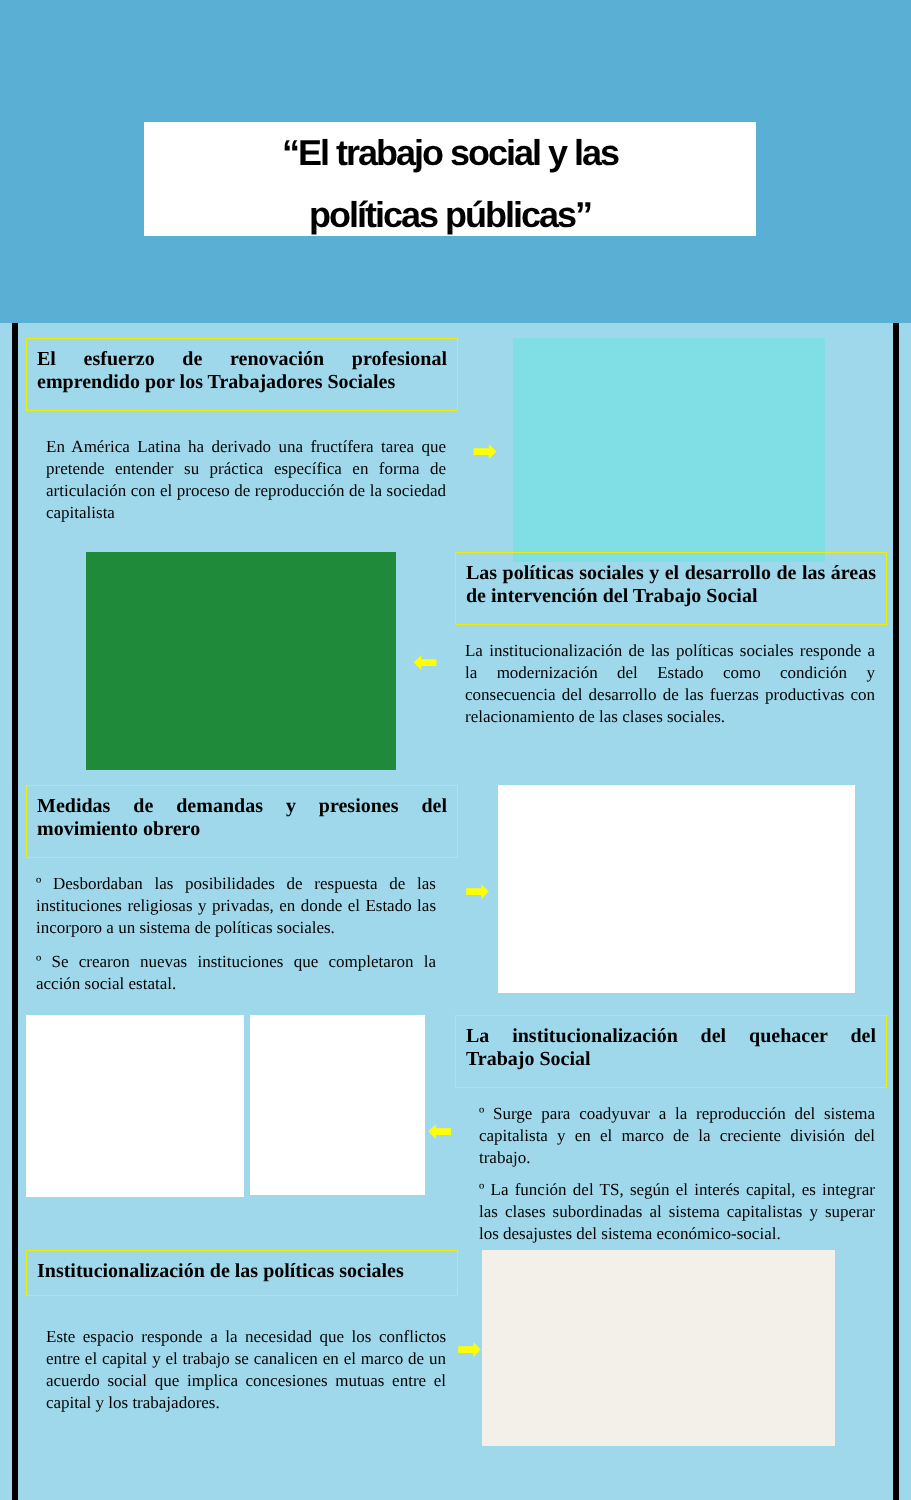“El trabajo social y las
políticas públicas”
El esfuerzo de renovación profesional emprendido por los Trabajadores Sociales
En América Latina ha derivado una fructífera tarea que pretende entender su práctica específica en forma de articulación con el proceso de reproducción de la sociedad capitalista
➡
⬅
Las políticas sociales y el desarrollo de las áreas de intervención del Trabajo Social
La institucionalización de las políticas sociales responde a la modernización del Estado como condición y consecuencia del desarrollo de las fuerzas productivas con relacionamiento de las clases sociales.
Medidas de demandas y presiones del movimiento obrero
º Desbordaban las posibilidades de respuesta de las instituciones religiosas y privadas, en donde el Estado las incorporo a un sistema de políticas sociales.
º Se crearon nuevas instituciones que completaron la acción social estatal.
➡
⬅
La institucionalización del quehacer del Trabajo Social
º Surge para coadyuvar a la reproducción del sistema capitalista y en el marco de la creciente división del trabajo.
º La función del TS, según el interés capital, es integrar las clases subordinadas al sistema capitalistas y superar los desajustes del sistema económico-social.
Institucionalización de las políticas sociales
Este espacio responde a la necesidad que los conflictos entre el capital y el trabajo se canalicen en el marco de un acuerdo social que implica concesiones mutuas entre el capital y los trabajadores.
➡